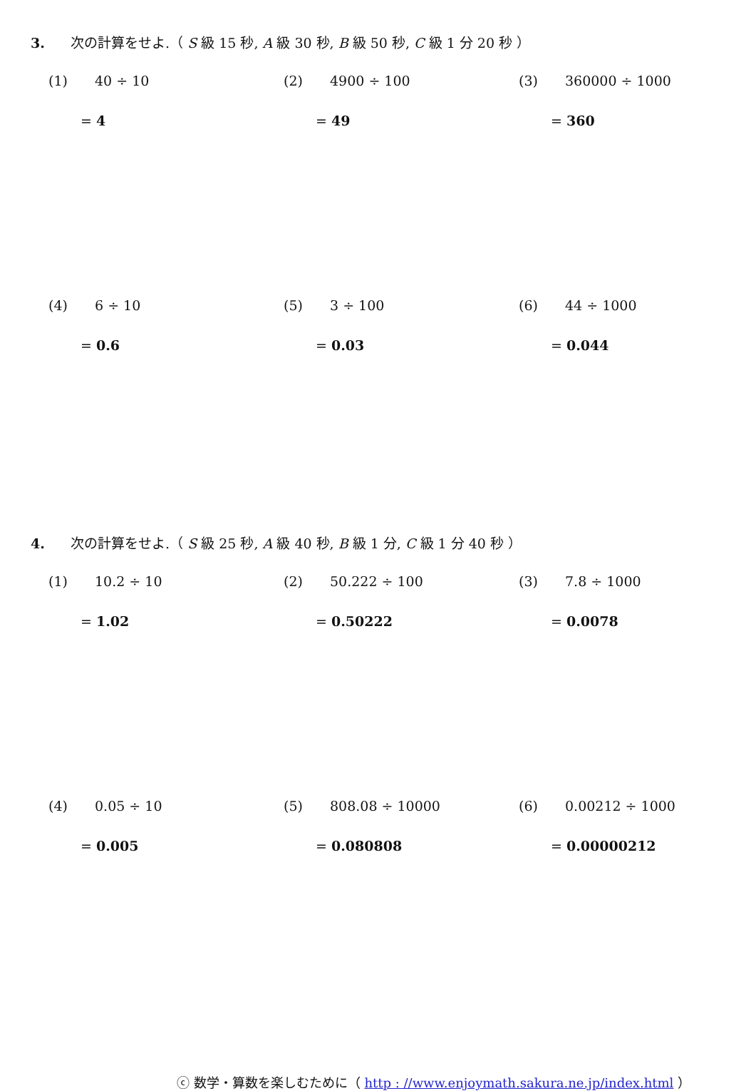3. 次の計算をせよ.（ S 級 15 秒, A 級 30 秒, B 級 50 秒, C 級 1 分 20 秒 ）
(1) 40 ÷ 10
= 4
(2) 4900 ÷ 100
= 49
(3) 360000 ÷ 1000
= 360
(4) 6 ÷ 10
= 0.6
(5) 3 ÷ 100
= 0.03
(6) 44 ÷ 1000
= 0.044
4. 次の計算をせよ.（ S 級 25 秒, A 級 40 秒, B 級 1 分, C 級 1 分 40 秒 ）
(1) 10.2 ÷ 10
= 1.02
(2) 50.222 ÷ 100
= 0.50222
(3) 7.8 ÷ 1000
= 0.0078
(4) 0.05 ÷ 10
= 0.005
(5) 808.08 ÷ 10000
= 0.080808
(6) 0.00212 ÷ 1000
= 0.00000212
ⓒ 数学・算数を楽しむために（ http : //www.enjoymath.sakura.ne.jp/index.html ）